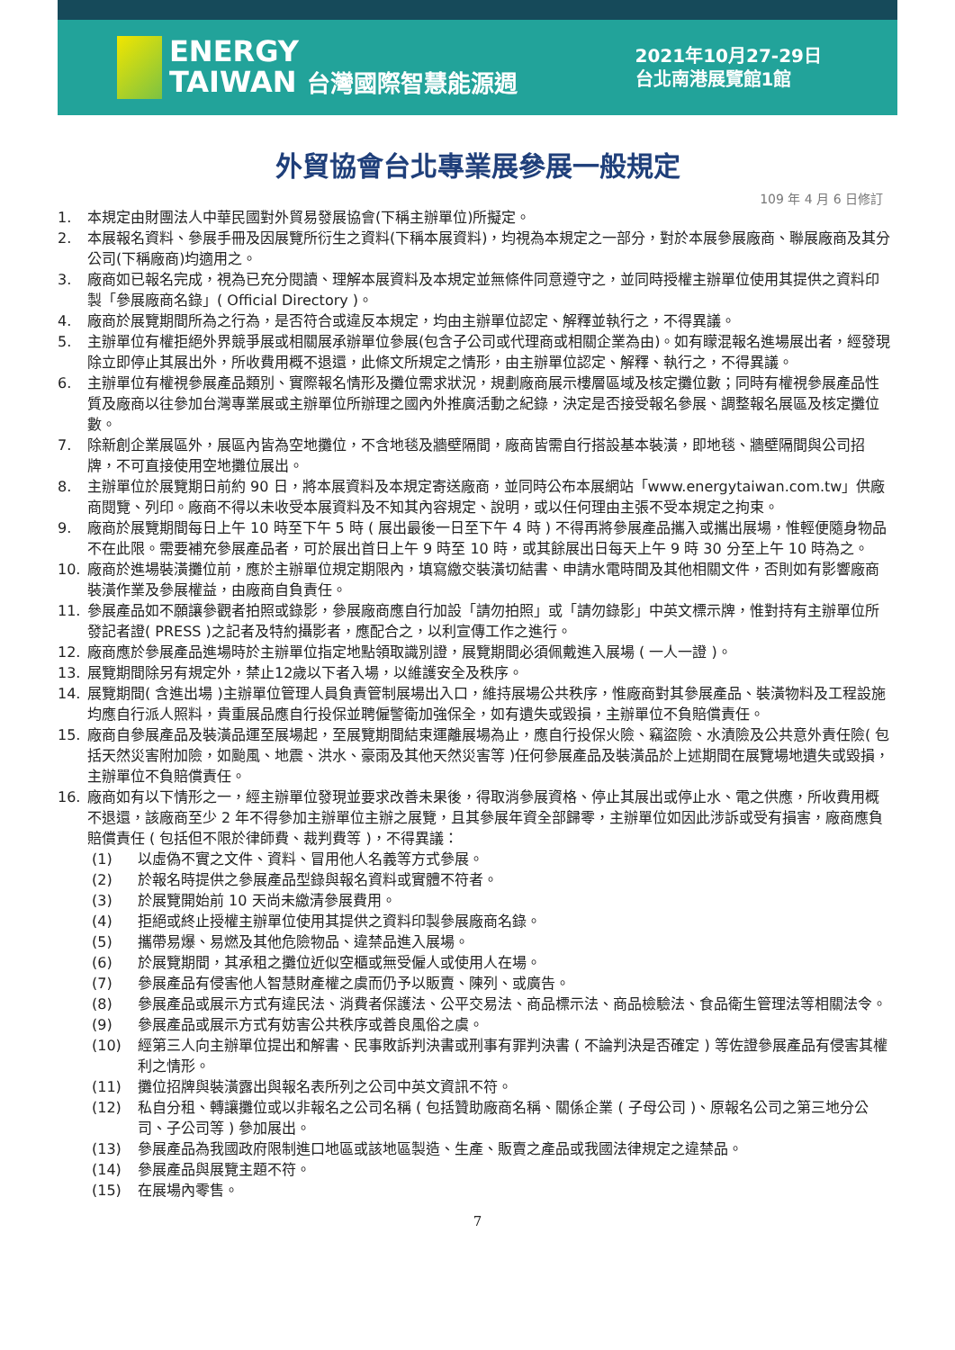ENERGY
TAIWAN 台灣國際智慧能源週
2021年10月27-29日
台北南港展覽館1館
外貿協會台北專業展參展一般規定
109 年 4 月 6 日修訂
1. 本規定由財團法人中華民國對外貿易發展協會(下稱主辦單位)所擬定。
2. 本展報名資料、參展手冊及因展覽所衍生之資料(下稱本展資料)，均視為本規定之一部分，對於本展參展廠商、聯展廠商及其分公司(下稱廠商)均適用之。
3. 廠商如已報名完成，視為已充分閱讀、理解本展資料及本規定並無條件同意遵守之，並同時授權主辦單位使用其提供之資料印製「參展廠商名錄」( Official Directory )。
4. 廠商於展覽期間所為之行為，是否符合或違反本規定，均由主辦單位認定、解釋並執行之，不得異議。
5. 主辦單位有權拒絕外界競爭展或相關展承辦單位參展(包含子公司或代理商或相關企業為由)。如有矇混報名進場展出者，經發現除立即停止其展出外，所收費用概不退還，此條文所規定之情形，由主辦單位認定、解釋、執行之，不得異議。
6. 主辦單位有權視參展產品類別、實際報名情形及攤位需求狀況，規劃廠商展示樓層區域及核定攤位數；同時有權視參展產品性質及廠商以往參加台灣專業展或主辦單位所辦理之國內外推廣活動之紀錄，決定是否接受報名參展、調整報名展區及核定攤位數。
7. 除新創企業展區外，展區內皆為空地攤位，不含地毯及牆壁隔間，廠商皆需自行搭設基本裝潢，即地毯、牆壁隔間與公司招牌，不可直接使用空地攤位展出。
8. 主辦單位於展覽期日前約 90 日，將本展資料及本規定寄送廠商，並同時公布本展網站「www.energytaiwan.com.tw」供廠商閱覽、列印。廠商不得以未收受本展資料及不知其內容規定、說明，或以任何理由主張不受本規定之拘束。
9. 廠商於展覽期間每日上午 10 時至下午 5 時 ( 展出最後一日至下午 4 時 ) 不得再將參展產品攜入或攜出展場，惟輕便隨身物品不在此限。需要補充參展產品者，可於展出首日上午 9 時至 10 時，或其餘展出日每天上午 9 時 30 分至上午 10 時為之。
10. 廠商於進場裝潢攤位前，應於主辦單位規定期限內，填寫繳交裝潢切結書、申請水電時間及其他相關文件，否則如有影響廠商裝潢作業及參展權益，由廠商自負責任。
11. 參展產品如不願讓參觀者拍照或錄影，參展廠商應自行加設「請勿拍照」或「請勿錄影」中英文標示牌，惟對持有主辦單位所發記者證( PRESS )之記者及特約攝影者，應配合之，以利宣傳工作之進行。
12. 廠商應於參展產品進場時於主辦單位指定地點領取識別證，展覽期間必須佩戴進入展場 ( 一人一證 )。
13. 展覽期間除另有規定外，禁止12歲以下者入場，以維護安全及秩序。
14. 展覽期間( 含進出場 )主辦單位管理人員負責管制展場出入口，維持展場公共秩序，惟廠商對其參展產品、裝潢物料及工程設施均應自行派人照料，貴重展品應自行投保並聘僱警衛加強保全，如有遺失或毀損，主辦單位不負賠償責任。
15. 廠商自參展產品及裝潢品運至展場起，至展覽期間結束運離展場為止，應自行投保火險、竊盜險、水漬險及公共意外責任險( 包括天然災害附加險，如颱風、地震、洪水、豪雨及其他天然災害等 )任何參展產品及裝潢品於上述期間在展覽場地遺失或毀損，主辦單位不負賠償責任。
16. 廠商如有以下情形之一，經主辦單位發現並要求改善未果後，得取消參展資格、停止其展出或停止水、電之供應，所收費用概不退還，該廠商至少 2 年不得參加主辦單位主辦之展覽，且其參展年資全部歸零，主辦單位如因此涉訴或受有損害，廠商應負賠償責任 ( 包括但不限於律師費、裁判費等 )，不得異議：
(1) 以虛偽不實之文件、資料、冒用他人名義等方式參展。
(2) 於報名時提供之參展產品型錄與報名資料或實體不符者。
(3) 於展覽開始前 10 天尚未繳清參展費用。
(4) 拒絕或終止授權主辦單位使用其提供之資料印製參展廠商名錄。
(5) 攜帶易爆、易燃及其他危險物品、違禁品進入展場。
(6) 於展覽期間，其承租之攤位近似空櫃或無受僱人或使用人在場。
(7) 參展產品有侵害他人智慧財產權之虞而仍予以販賣、陳列、或廣告。
(8) 參展產品或展示方式有違民法、消費者保護法、公平交易法、商品標示法、商品檢驗法、食品衛生管理法等相關法令。
(9) 參展產品或展示方式有妨害公共秩序或善良風俗之虞。
(10) 經第三人向主辦單位提出和解書、民事敗訴判決書或刑事有罪判決書 ( 不論判決是否確定 ) 等佐證參展產品有侵害其權利之情形。
(11) 攤位招牌與裝潢露出與報名表所列之公司中英文資訊不符。
(12) 私自分租、轉讓攤位或以非報名之公司名稱 ( 包括贊助廠商名稱、關係企業 ( 子母公司 )、原報名公司之第三地分公司、子公司等 ) 參加展出。
(13) 參展產品為我國政府限制進口地區或該地區製造、生產、販賣之產品或我國法律規定之違禁品。
(14) 參展產品與展覽主題不符。
(15) 在展場內零售。
7